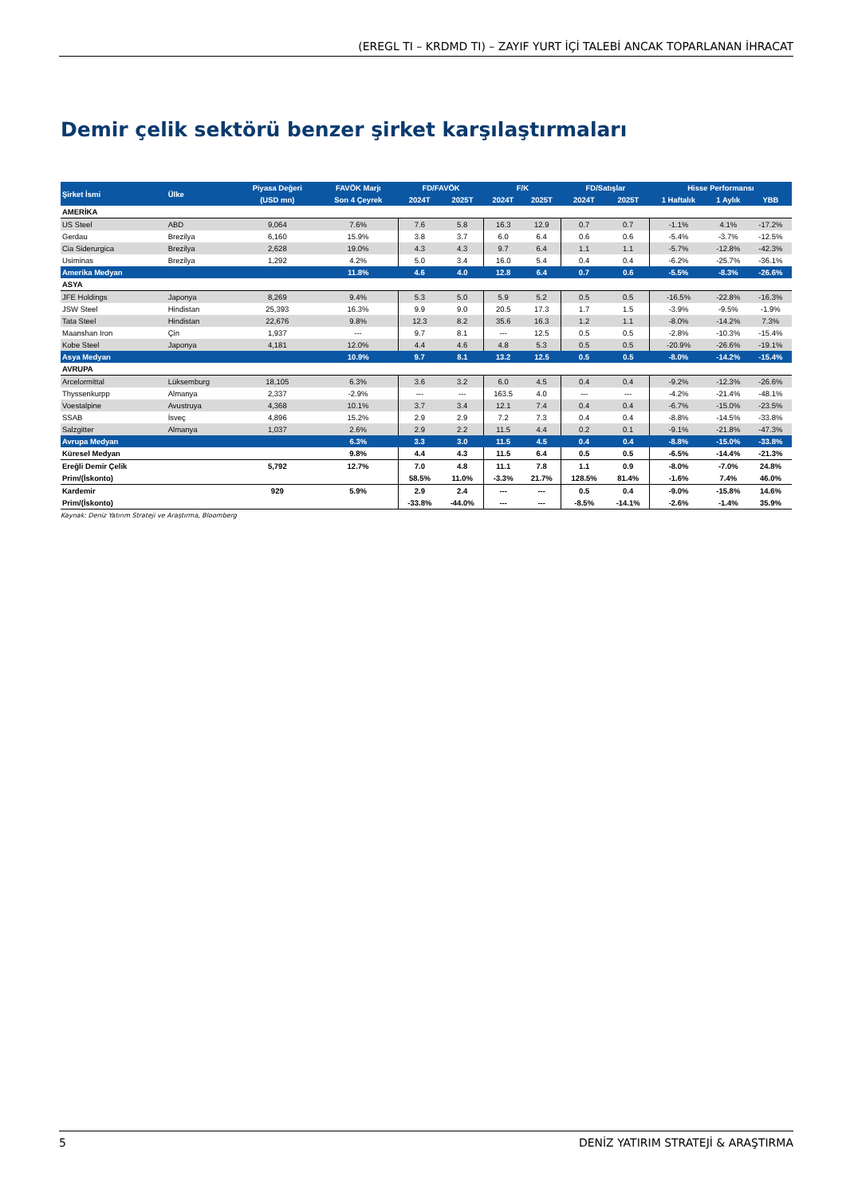(EREGL TI – KRDMD TI) – ZAYIF YURT İÇİ TALEBİ ANCAK TOPARLANAN İHRACAT
Demir çelik sektörü benzer şirket karşılaştırmaları
| Şirket İsmi | Ülke | Piyasa Değeri | FAVÖK Marjı | FD/FAVÖK | | F/K | | FD/Satışlar | | Hisse Performansı | | |
| --- | --- | --- | --- | --- | --- | --- | --- | --- | --- | --- | --- | --- |
| | | (USD mn) | Son 4 Çeyrek | 2024T | 2025T | 2024T | 2025T | 2024T | 2025T | 1 Haftalık | 1 Aylık | YBB |
| AMERİKA | | | | | | | | | | | | |
| US Steel | ABD | 9,064 | 7.6% | 7.6 | 5.8 | 16.3 | 12.9 | 0.7 | 0.7 | -1.1% | 4.1% | -17.2% |
| Gerdau | Brezilya | 6,160 | 15.9% | 3.8 | 3.7 | 6.0 | 6.4 | 0.6 | 0.6 | -5.4% | -3.7% | -12.5% |
| Cia Siderurgica | Brezilya | 2,628 | 19.0% | 4.3 | 4.3 | 9.7 | 6.4 | 1.1 | 1.1 | -5.7% | -12.8% | -42.3% |
| Usiminas | Brezilya | 1,292 | 4.2% | 5.0 | 3.4 | 16.0 | 5.4 | 0.4 | 0.4 | -6.2% | -25.7% | -36.1% |
| Amerika Medyan | | | 11.8% | 4.6 | 4.0 | 12.8 | 6.4 | 0.7 | 0.6 | -5.5% | -8.3% | -26.6% |
| ASYA | | | | | | | | | | | | |
| JFE Holdings | Japonya | 8,269 | 9.4% | 5.3 | 5.0 | 5.9 | 5.2 | 0.5 | 0.5 | -16.5% | -22.8% | -16.3% |
| JSW Steel | Hindistan | 25,393 | 16.3% | 9.9 | 9.0 | 20.5 | 17.3 | 1.7 | 1.5 | -3.9% | -9.5% | -1.9% |
| Tata Steel | Hindistan | 22,676 | 9.8% | 12.3 | 8.2 | 35.6 | 16.3 | 1.2 | 1.1 | -8.0% | -14.2% | 7.3% |
| Maanshan Iron | Çin | 1,937 | --- | 9.7 | 8.1 | --- | 12.5 | 0.5 | 0.5 | -2.8% | -10.3% | -15.4% |
| Kobe Steel | Japonya | 4,181 | 12.0% | 4.4 | 4.6 | 4.8 | 5.3 | 0.5 | 0.5 | -20.9% | -26.6% | -19.1% |
| Asya Medyan | | | 10.9% | 9.7 | 8.1 | 13.2 | 12.5 | 0.5 | 0.5 | -8.0% | -14.2% | -15.4% |
| AVRUPA | | | | | | | | | | | | |
| Arcelormittal | Lüksemburg | 18,105 | 6.3% | 3.6 | 3.2 | 6.0 | 4.5 | 0.4 | 0.4 | -9.2% | -12.3% | -26.6% |
| Thyssenkurpp | Almanya | 2,337 | -2.9% | --- | --- | 163.5 | 4.0 | --- | --- | -4.2% | -21.4% | -48.1% |
| Voestalpine | Avustruya | 4,368 | 10.1% | 3.7 | 3.4 | 12.1 | 7.4 | 0.4 | 0.4 | -6.7% | -15.0% | -23.5% |
| SSAB | İsveç | 4,896 | 15.2% | 2.9 | 2.9 | 7.2 | 7.3 | 0.4 | 0.4 | -8.8% | -14.5% | -33.8% |
| Salzgitter | Almanya | 1,037 | 2.6% | 2.9 | 2.2 | 11.5 | 4.4 | 0.2 | 0.1 | -9.1% | -21.8% | -47.3% |
| Avrupa Medyan | | | 6.3% | 3.3 | 3.0 | 11.5 | 4.5 | 0.4 | 0.4 | -8.8% | -15.0% | -33.8% |
| Küresel Medyan | | | 9.8% | 4.4 | 4.3 | 11.5 | 6.4 | 0.5 | 0.5 | -6.5% | -14.4% | -21.3% |
| Ereğli Demir Çelik | | 5,792 | 12.7% | 7.0 | 4.8 | 11.1 | 7.8 | 1.1 | 0.9 | -8.0% | -7.0% | 24.8% |
| Prim/(İskonto) | | | | 58.5% | 11.0% | -3.3% | 21.7% | 128.5% | 81.4% | -1.6% | 7.4% | 46.0% |
| Kardemir | | 929 | 5.9% | 2.9 | 2.4 | --- | --- | 0.5 | 0.4 | -9.0% | -15.8% | 14.6% |
| Prim/(İskonto) | | | | -33.8% | -44.0% | --- | --- | -8.5% | -14.1% | -2.6% | -1.4% | 35.9% |
Kaynak: Deniz Yatırım Strateji ve Araştırma, Bloomberg
5 DENİZ YATIRIM STRATEJİ & ARAŞTIRMA